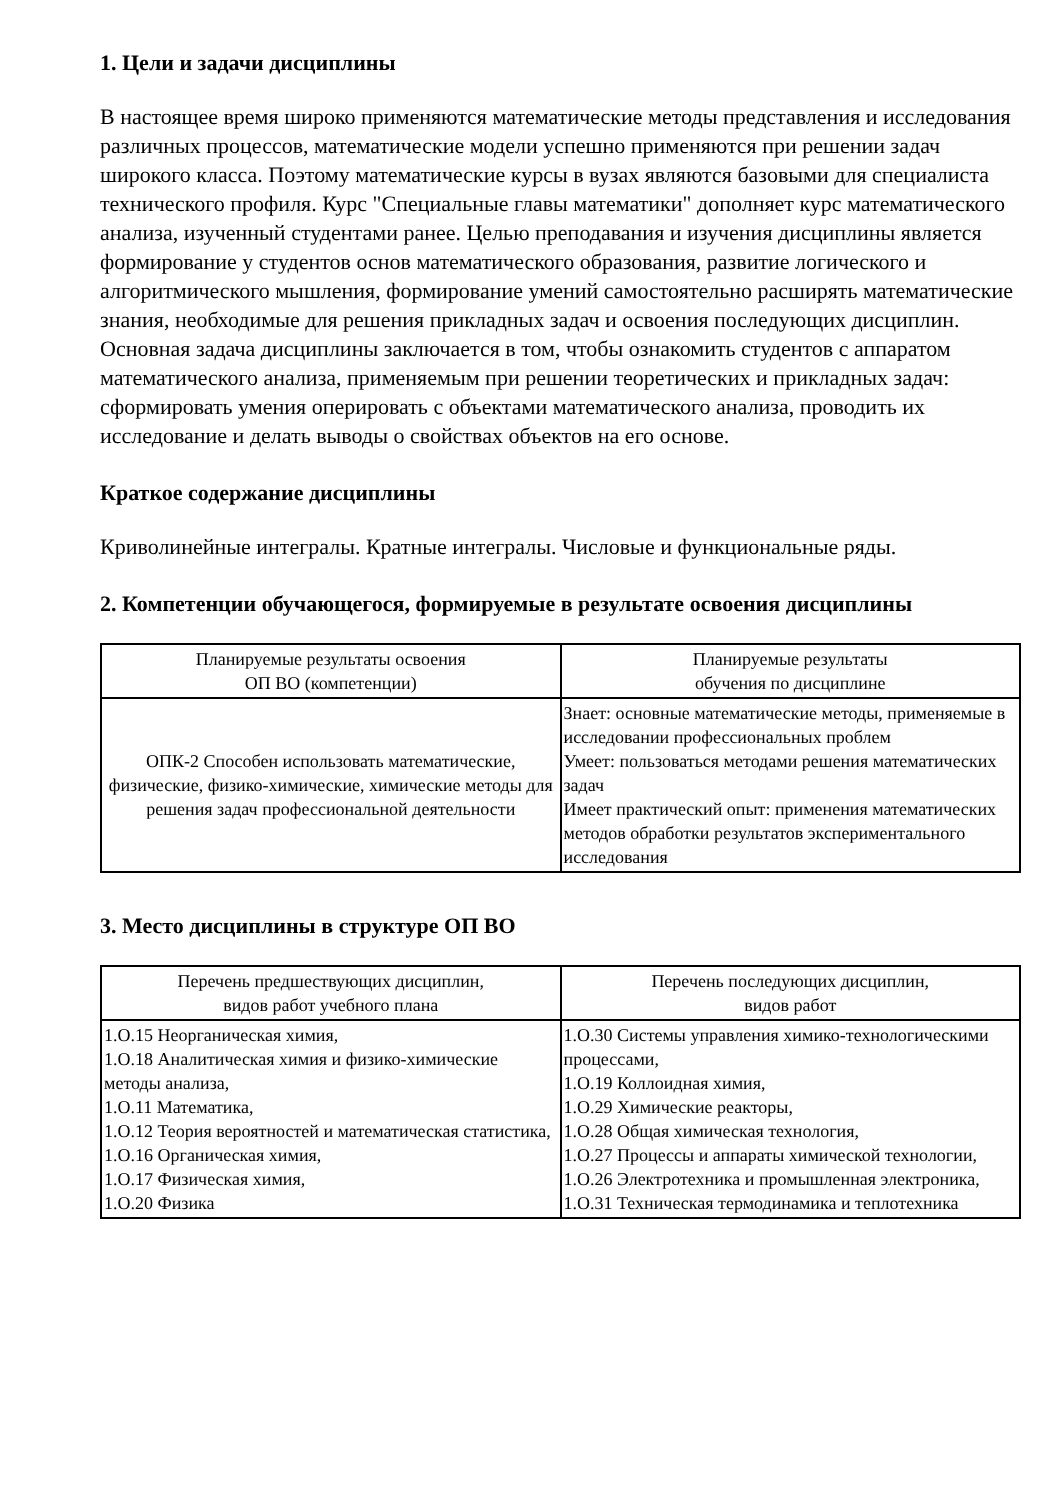1. Цели и задачи дисциплины
В настоящее время широко применяются математические методы представления и исследования различных процессов, математические модели успешно применяются при решении задач широкого класса. Поэтому математические курсы в вузах являются базовыми для специалиста технического профиля. Курс "Специальные главы математики" дополняет курс математического анализа, изученный студентами ранее. Целью преподавания и изучения дисциплины является формирование у студентов основ математического образования, развитие логического и алгоритмического мышления, формирование умений самостоятельно расширять математические знания, необходимые для решения прикладных задач и освоения последующих дисциплин. Основная задача дисциплины заключается в том, чтобы ознакомить студентов с аппаратом математического анализа, применяемым при решении теоретических и прикладных задач: сформировать умения оперировать с объектами математического анализа, проводить их исследование и делать выводы о свойствах объектов на его основе.
Краткое содержание дисциплины
Криволинейные интегралы. Кратные интегралы. Числовые и функциональные ряды.
2. Компетенции обучающегося, формируемые в результате освоения дисциплины
| Планируемые результаты освоения ОП ВО (компетенции) | Планируемые результаты обучения по дисциплине |
| --- | --- |
| ОПК-2 Способен использовать математические, физические, физико-химические, химические методы для решения задач профессиональной деятельности | Знает: основные математические методы, применяемые в исследовании профессиональных проблем Умеет: пользоваться методами решения математических задач Имеет практический опыт: применения математических методов обработки результатов экспериментального исследования |
3. Место дисциплины в структуре ОП ВО
| Перечень предшествующих дисциплин, видов работ учебного плана | Перечень последующих дисциплин, видов работ |
| --- | --- |
| 1.О.15 Неорганическая химия, 1.О.18 Аналитическая химия и физико-химические методы анализа, 1.О.11 Математика, 1.О.12 Теория вероятностей и математическая статистика, 1.О.16 Органическая химия, 1.О.17 Физическая химия, 1.О.20 Физика | 1.О.30 Системы управления химико-технологическими процессами, 1.О.19 Коллоидная химия, 1.О.29 Химические реакторы, 1.О.28 Общая химическая технология, 1.О.27 Процессы и аппараты химической технологии, 1.О.26 Электротехника и промышленная электроника, 1.О.31 Техническая термодинамика и теплотехника |